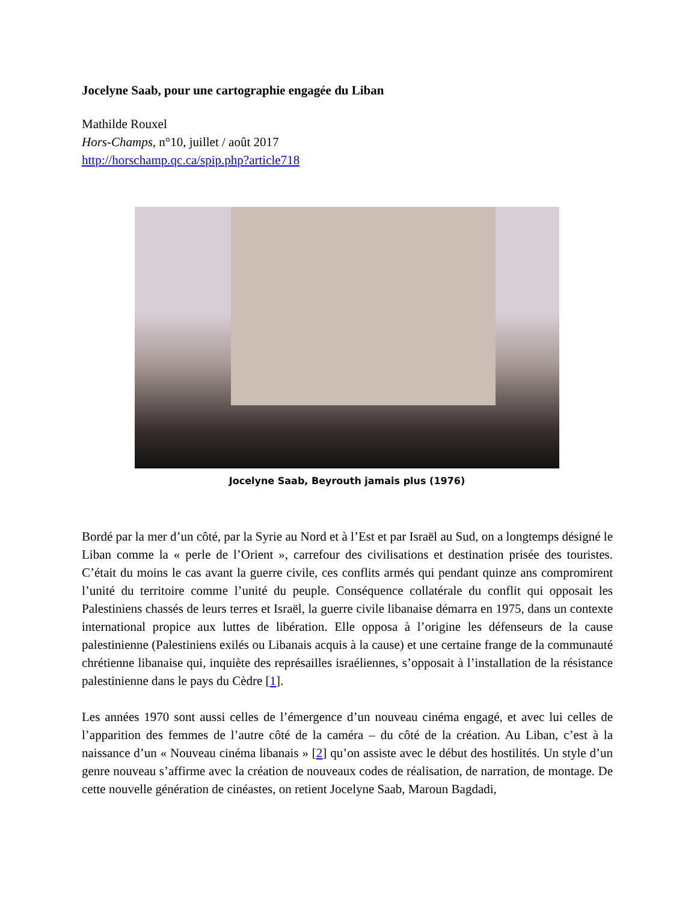Jocelyne Saab, pour une cartographie engagée du Liban
Mathilde Rouxel
Hors-Champs, n°10, juillet / août 2017
http://horschamp.qc.ca/spip.php?article718
Jocelyne Saab, Beyrouth jamais plus (1976)
Bordé par la mer d’un côté, par la Syrie au Nord et à l’Est et par Israël au Sud, on a longtemps désigné le Liban comme la « perle de l’Orient », carrefour des civilisations et destination prisée des touristes. C’était du moins le cas avant la guerre civile, ces conflits armés qui pendant quinze ans compromirent l’unité du territoire comme l’unité du peuple. Conséquence collatérale du conflit qui opposait les Palestiniens chassés de leurs terres et Israël, la guerre civile libanaise démarra en 1975, dans un contexte international propice aux luttes de libération. Elle opposa à l’origine les défenseurs de la cause palestinienne (Palestiniens exilés ou Libanais acquis à la cause) et une certaine frange de la communauté chrétienne libanaise qui, inquiète des représailles israéliennes, s’opposait à l’installation de la résistance palestinienne dans le pays du Cèdre [1].
Les années 1970 sont aussi celles de l’émergence d’un nouveau cinéma engagé, et avec lui celles de l’apparition des femmes de l’autre côté de la caméra – du côté de la création. Au Liban, c’est à la naissance d’un « Nouveau cinéma libanais » [2] qu’on assiste avec le début des hostilités. Un style d’un genre nouveau s’affirme avec la création de nouveaux codes de réalisation, de narration, de montage. De cette nouvelle génération de cinéastes, on retient Jocelyne Saab, Maroun Bagdadi,